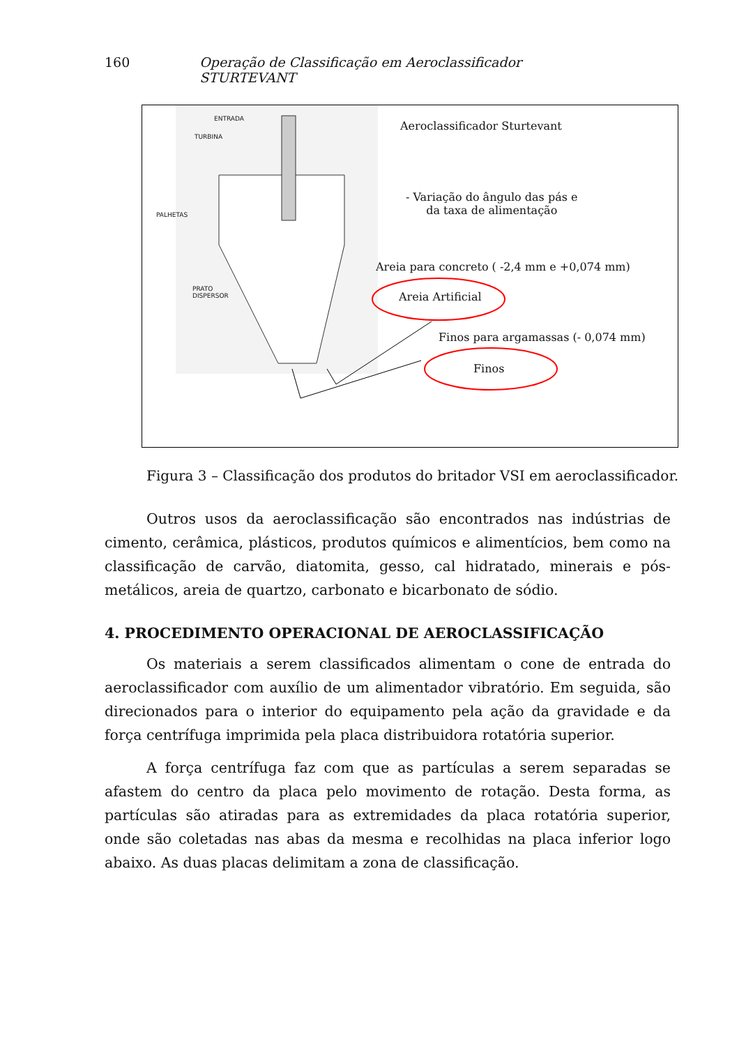160 Operação de Classificação em Aeroclassificador STURTEVANT
ENTRADA
TURBINA
PALHETAS
PRATO
DISPERSOR
Aeroclassificador Sturtevant
- Variação do ângulo das pás e
da taxa de alimentação
Areia para concreto ( -2,4 mm e +0,074 mm)
Areia Artificial
Finos para argamassas (- 0,074 mm)
Finos
Figura 3 – Classificação dos produtos do britador VSI em aeroclassificador.
Outros usos da aeroclassificação são encontrados nas indústrias de cimento, cerâmica, plásticos, produtos químicos e alimentícios, bem como na classificação de carvão, diatomita, gesso, cal hidratado, minerais e pós-metálicos, areia de quartzo, carbonato e bicarbonato de sódio.
4. PROCEDIMENTO OPERACIONAL DE AEROCLASSIFICAÇÃO
Os materiais a serem classificados alimentam o cone de entrada do aeroclassificador com auxílio de um alimentador vibratório. Em seguida, são direcionados para o interior do equipamento pela ação da gravidade e da força centrífuga imprimida pela placa distribuidora rotatória superior.
A força centrífuga faz com que as partículas a serem separadas se afastem do centro da placa pelo movimento de rotação. Desta forma, as partículas são atiradas para as extremidades da placa rotatória superior, onde são coletadas nas abas da mesma e recolhidas na placa inferior logo abaixo. As duas placas delimitam a zona de classificação.